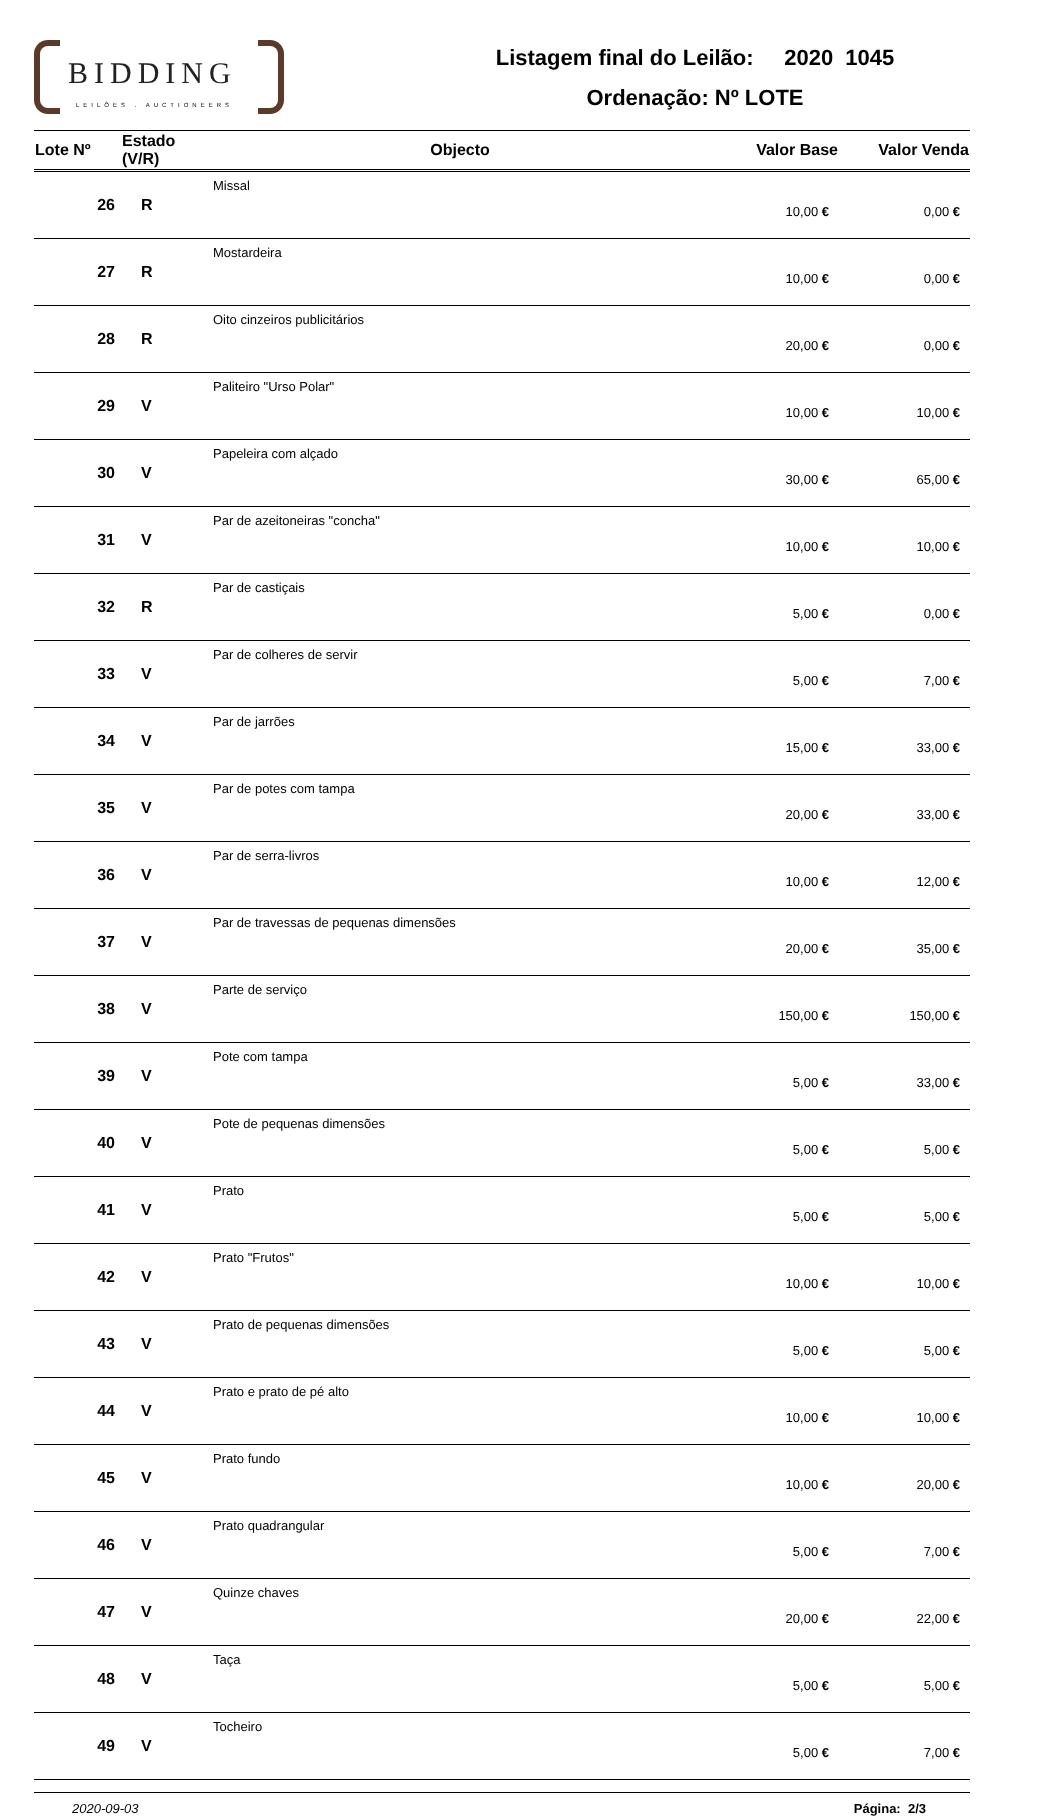BIDDING
LEILÕES . AUCTIONEERS
Listagem final do Leilão: 2020 1045
Ordenação: Nº LOTE
| Lote Nº | Estado (V/R) | Objecto | Valor Base | Valor Venda |
| --- | --- | --- | --- | --- |
| 26 | R | Missal | 10,00 € | 0,00 € |
| 27 | R | Mostardeira | 10,00 € | 0,00 € |
| 28 | R | Oito cinzeiros publicitários | 20,00 € | 0,00 € |
| 29 | V | Paliteiro "Urso Polar" | 10,00 € | 10,00 € |
| 30 | V | Papeleira com alçado | 30,00 € | 65,00 € |
| 31 | V | Par de azeitoneiras "concha" | 10,00 € | 10,00 € |
| 32 | R | Par de castiçais | 5,00 € | 0,00 € |
| 33 | V | Par de colheres de servir | 5,00 € | 7,00 € |
| 34 | V | Par de jarrões | 15,00 € | 33,00 € |
| 35 | V | Par de potes com tampa | 20,00 € | 33,00 € |
| 36 | V | Par de serra-livros | 10,00 € | 12,00 € |
| 37 | V | Par de travessas de pequenas dimensões | 20,00 € | 35,00 € |
| 38 | V | Parte de serviço | 150,00 € | 150,00 € |
| 39 | V | Pote com tampa | 5,00 € | 33,00 € |
| 40 | V | Pote de pequenas dimensões | 5,00 € | 5,00 € |
| 41 | V | Prato | 5,00 € | 5,00 € |
| 42 | V | Prato "Frutos" | 10,00 € | 10,00 € |
| 43 | V | Prato de pequenas dimensões | 5,00 € | 5,00 € |
| 44 | V | Prato e prato de pé alto | 10,00 € | 10,00 € |
| 45 | V | Prato fundo | 10,00 € | 20,00 € |
| 46 | V | Prato quadrangular | 5,00 € | 7,00 € |
| 47 | V | Quinze chaves | 20,00 € | 22,00 € |
| 48 | V | Taça | 5,00 € | 5,00 € |
| 49 | V | Tocheiro | 5,00 € | 7,00 € |
2020-09-03 Página: 2/3